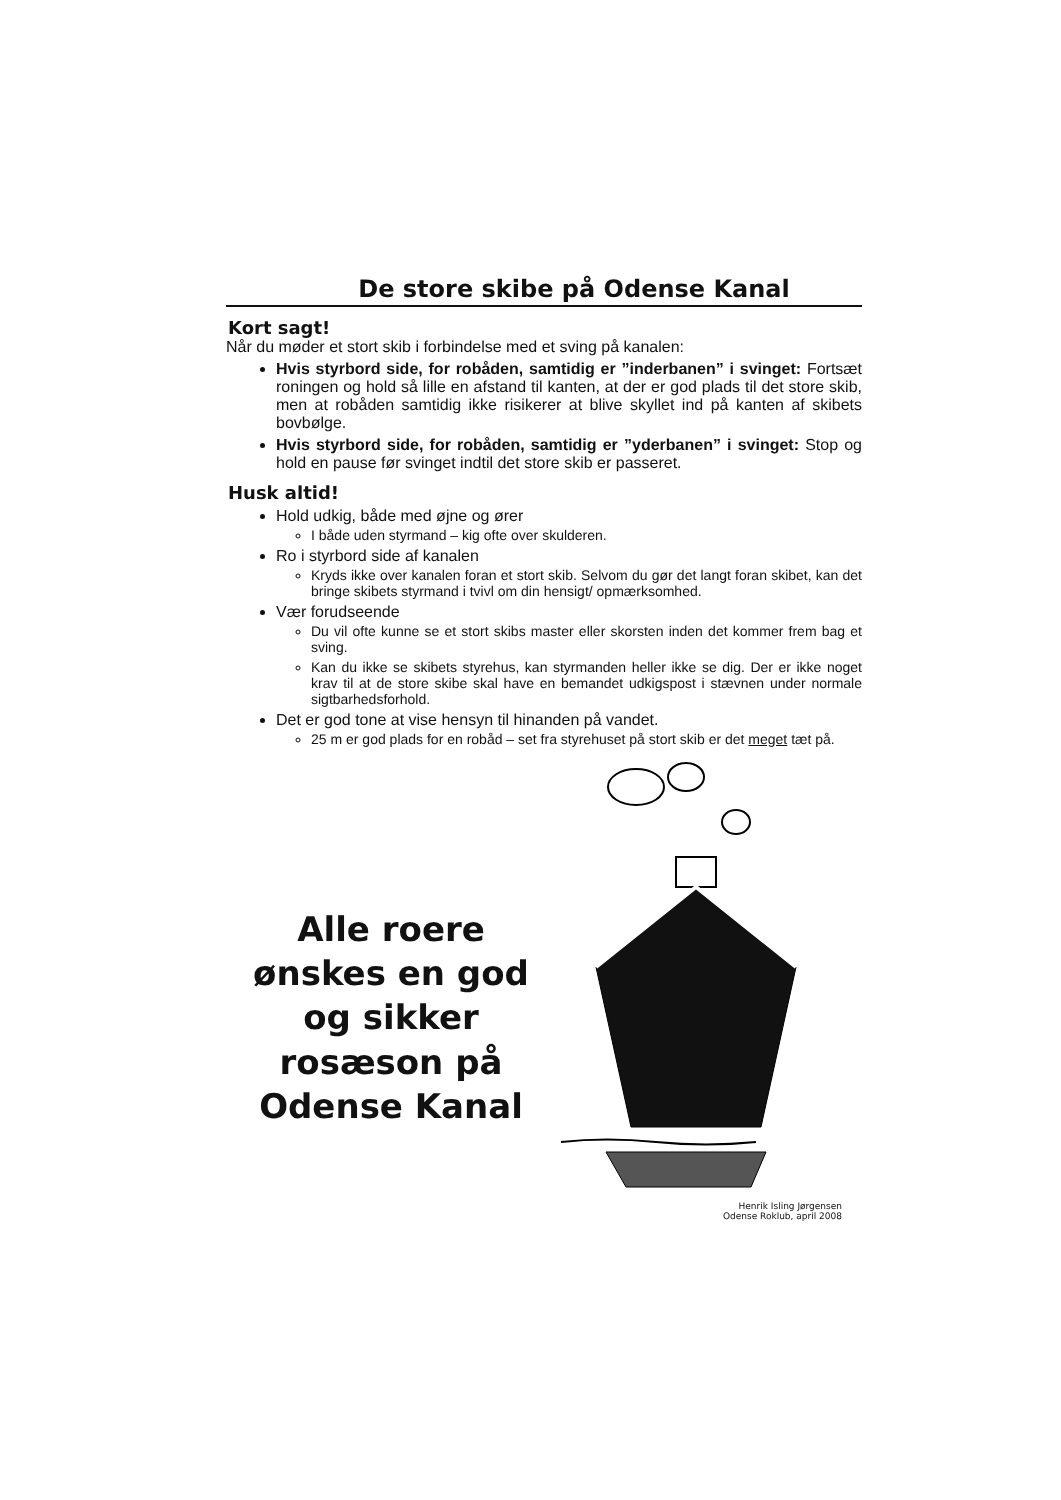De store skibe på Odense Kanal
Kort sagt!
Når du møder et stort skib i forbindelse med et sving på kanalen:
Hvis styrbord side, for robåden, samtidig er ”inderbanen” i svinget: Fortsæt roningen og hold så lille en afstand til kanten, at der er god plads til det store skib, men at robåden samtidig ikke risikerer at blive skyllet ind på kanten af skibets bovbølge.
Hvis styrbord side, for robåden, samtidig er ”yderbanen” i svinget: Stop og hold en pause før svinget indtil det store skib er passeret.
Husk altid!
Hold udkig, både med øjne og ører
I både uden styrmand – kig ofte over skulderen.
Ro i styrbord side af kanalen
Kryds ikke over kanalen foran et stort skib. Selvom du gør det langt foran skibet, kan det bringe skibets styrmand i tvivl om din hensigt/ opmærksomhed.
Vær forudseende
Du vil ofte kunne se et stort skibs master eller skorsten inden det kommer frem bag et sving.
Kan du ikke se skibets styrehus, kan styrmanden heller ikke se dig. Der er ikke noget krav til at de store skibe skal have en bemandet udkigspost i stævnen under normale sigtbarhedsforhold.
Det er god tone at vise hensyn til hinanden på vandet.
25 m er god plads for en robåd – set fra styrehuset på stort skib er det meget tæt på.
Alle roere ønskes en god og sikker rosæson på Odense Kanal
Henrik Isling Jørgensen
Odense Roklub, april 2008